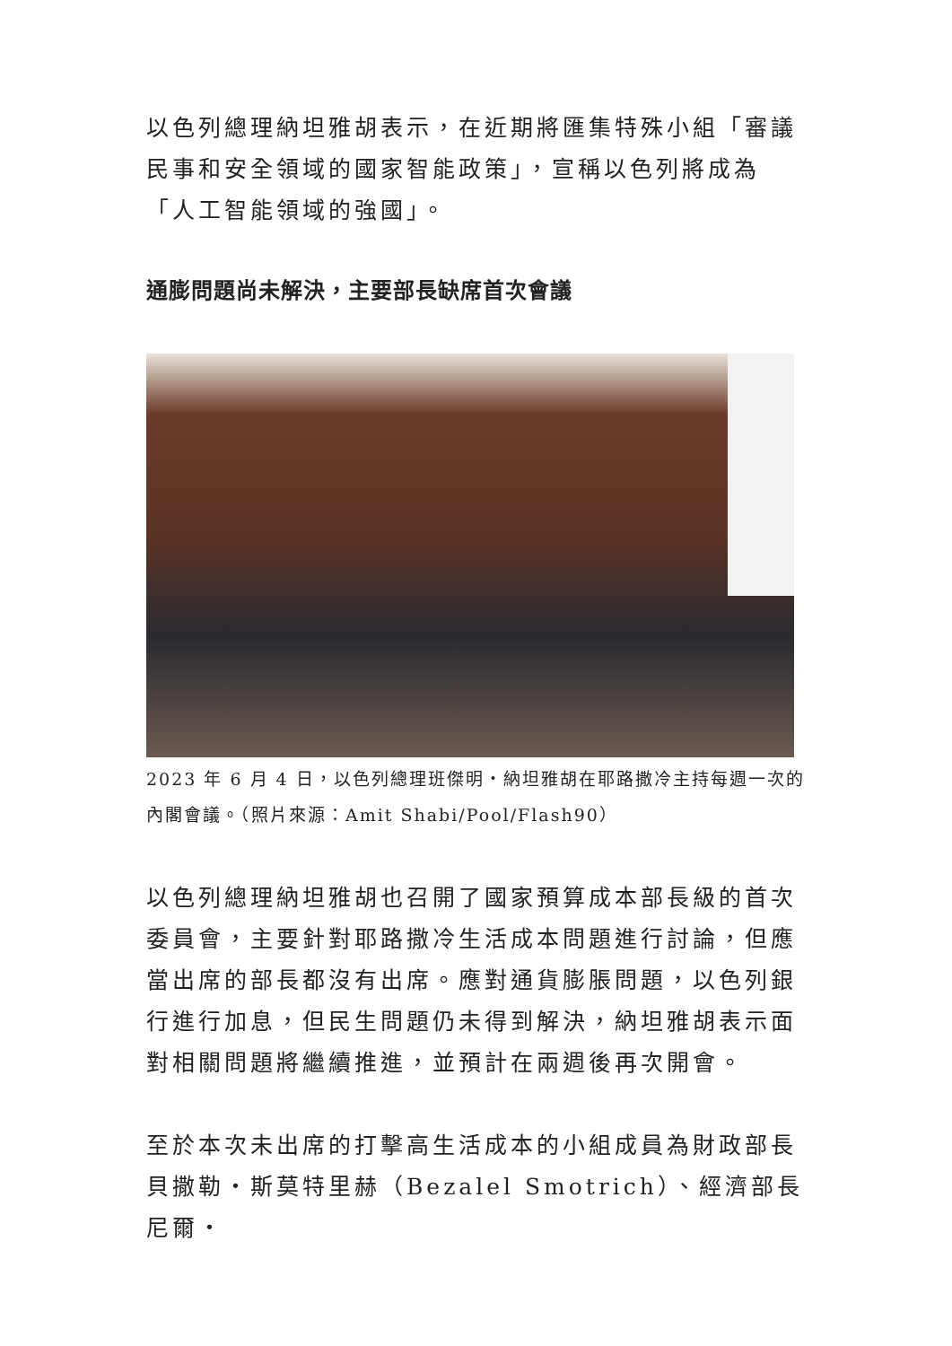以色列總理納坦雅胡表示，在近期將匯集特殊小組「審議民事和安全領域的國家智能政策」，宣稱以色列將成為「人工智能領域的強國」。
通膨問題尚未解決，主要部長缺席首次會議
2023 年 6 月 4 日，以色列總理班傑明・納坦雅胡在耶路撒冷主持每週一次的內閣會議。（照片來源：Amit Shabi/Pool/Flash90）
以色列總理納坦雅胡也召開了國家預算成本部長級的首次委員會，主要針對耶路撒冷生活成本問題進行討論，但應當出席的部長都沒有出席。應對通貨膨脹問題，以色列銀行進行加息，但民生問題仍未得到解決，納坦雅胡表示面對相關問題將繼續推進，並預計在兩週後再次開會。
至於本次未出席的打擊高生活成本的小組成員為財政部長貝撒勒・斯莫特里赫（Bezalel Smotrich）、經濟部長尼爾・